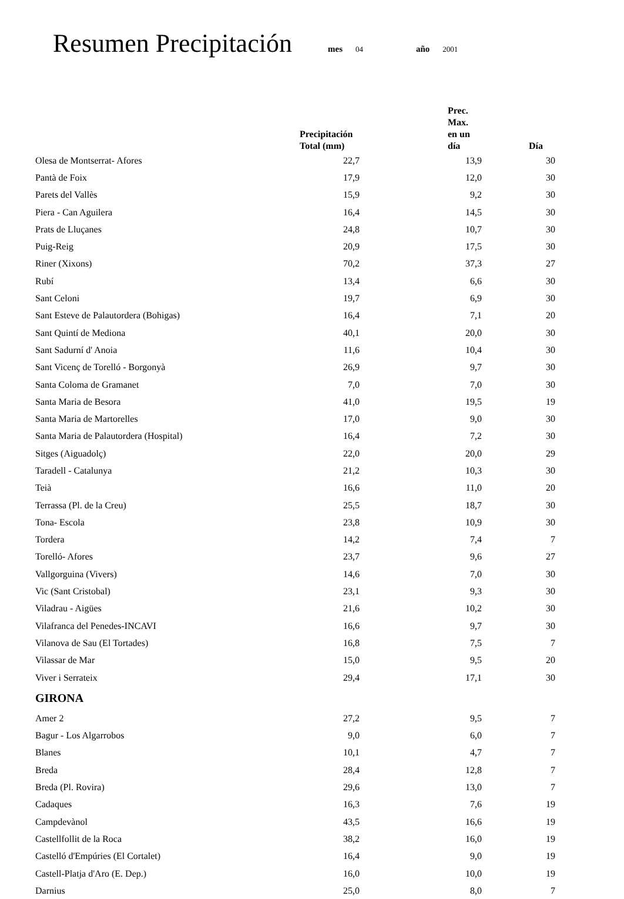Resumen Precipitación
mes 04 año 2001
| | Precipitación Total (mm) | Prec. Max. en un día | Día |
| --- | --- | --- | --- |
| Olesa de Montserrat- Afores | 22,7 | 13,9 | 30 |
| Pantà de Foix | 17,9 | 12,0 | 30 |
| Parets del Vallès | 15,9 | 9,2 | 30 |
| Piera - Can Aguilera | 16,4 | 14,5 | 30 |
| Prats de Lluçanes | 24,8 | 10,7 | 30 |
| Puig-Reig | 20,9 | 17,5 | 30 |
| Riner (Xixons) | 70,2 | 37,3 | 27 |
| Rubí | 13,4 | 6,6 | 30 |
| Sant Celoni | 19,7 | 6,9 | 30 |
| Sant Esteve de Palautordera (Bohigas) | 16,4 | 7,1 | 20 |
| Sant Quintí de Mediona | 40,1 | 20,0 | 30 |
| Sant Sadurní d' Anoia | 11,6 | 10,4 | 30 |
| Sant Vicenç de Torelló - Borgonyà | 26,9 | 9,7 | 30 |
| Santa Coloma de Gramanet | 7,0 | 7,0 | 30 |
| Santa Maria de Besora | 41,0 | 19,5 | 19 |
| Santa Maria de Martorelles | 17,0 | 9,0 | 30 |
| Santa Maria de Palautordera (Hospital) | 16,4 | 7,2 | 30 |
| Sitges (Aiguadolç) | 22,0 | 20,0 | 29 |
| Taradell - Catalunya | 21,2 | 10,3 | 30 |
| Teià | 16,6 | 11,0 | 20 |
| Terrassa (Pl. de la Creu) | 25,5 | 18,7 | 30 |
| Tona- Escola | 23,8 | 10,9 | 30 |
| Tordera | 14,2 | 7,4 | 7 |
| Torelló- Afores | 23,7 | 9,6 | 27 |
| Vallgorguina (Vivers) | 14,6 | 7,0 | 30 |
| Vic (Sant Cristobal) | 23,1 | 9,3 | 30 |
| Viladrau - Aigües | 21,6 | 10,2 | 30 |
| Vilafranca del Penedes-INCAVI | 16,6 | 9,7 | 30 |
| Vilanova de Sau (El Tortades) | 16,8 | 7,5 | 7 |
| Vilassar de Mar | 15,0 | 9,5 | 20 |
| Viver i Serrateix | 29,4 | 17,1 | 30 |
| GIRONA | | | |
| Amer 2 | 27,2 | 9,5 | 7 |
| Bagur - Los Algarrobos | 9,0 | 6,0 | 7 |
| Blanes | 10,1 | 4,7 | 7 |
| Breda | 28,4 | 12,8 | 7 |
| Breda (Pl. Rovira) | 29,6 | 13,0 | 7 |
| Cadaques | 16,3 | 7,6 | 19 |
| Campdevànol | 43,5 | 16,6 | 19 |
| Castellfollit de la Roca | 38,2 | 16,0 | 19 |
| Castelló d'Empúries (El Cortalet) | 16,4 | 9,0 | 19 |
| Castell-Platja d'Aro (E. Dep.) | 16,0 | 10,0 | 19 |
| Darnius | 25,0 | 8,0 | 7 |